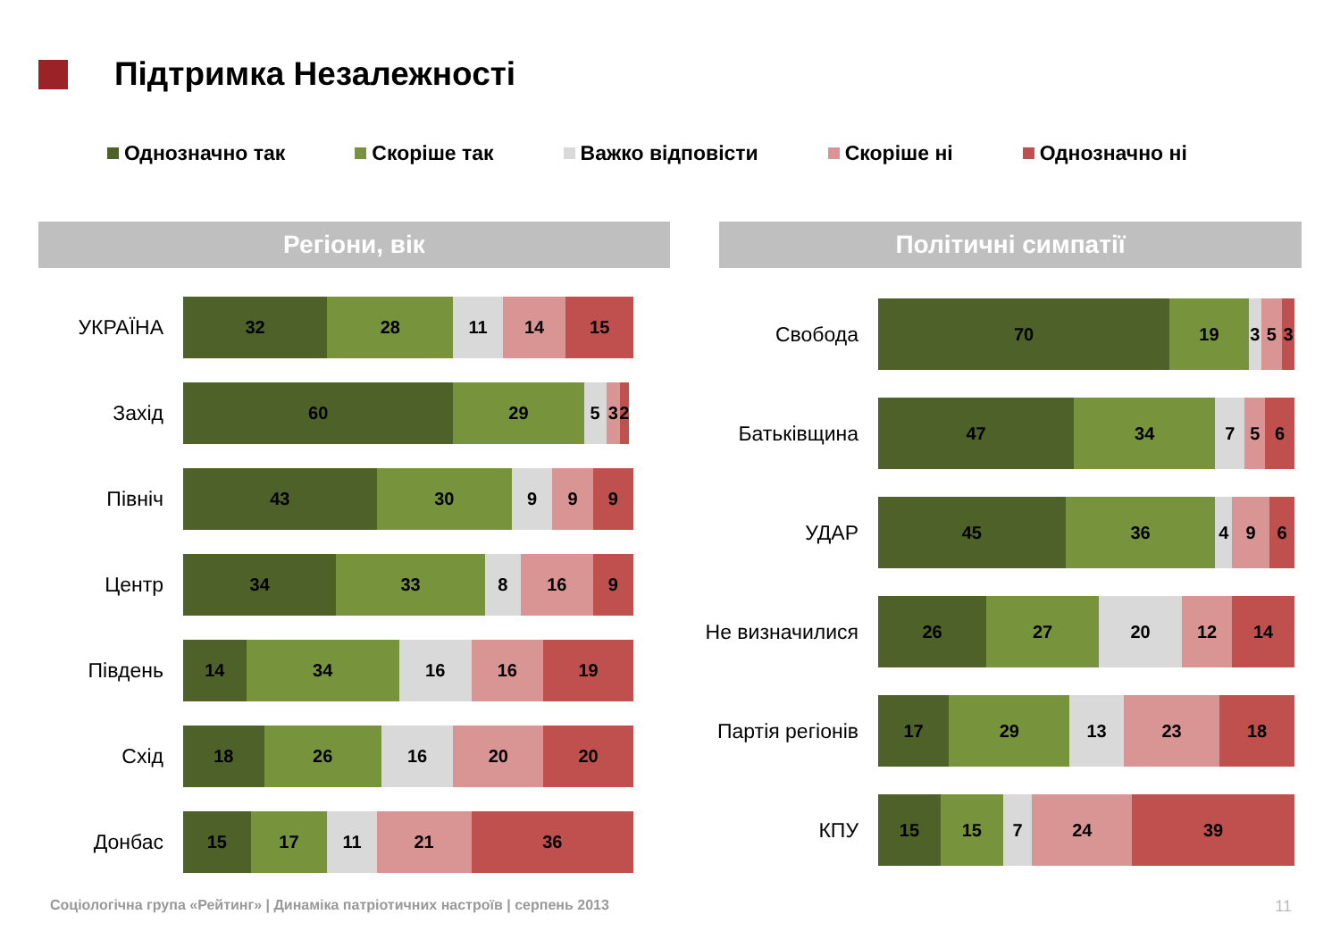Підтримка Незалежності
Однозначно так Скоріше так Важко відповісти Скоріше ні Однозначно ні
Регіони, вік Політичні симпатії
УКРАЇНА
32 28 11 14 15
Захід
60 29 5 3 2
Північ
43 30 9 9 9
Центр
34 33 8 16 9
Південь
14 34 16 16 19
Схід
18 26 16 20 20
Донбас
15 17 11 21 36
Свобода
70 19 3 5 3
Батьківщина
47 34 7 5 6
УДАР
45 36 4 9 6
Не визначилися
26 27 20 12 14
Партія регіонів
17 29 13 23 18
КПУ
15 15 7 24 39
Соціологічна група «Рейтинг» | Динаміка патріотичних настроїв | серпень 2013
11